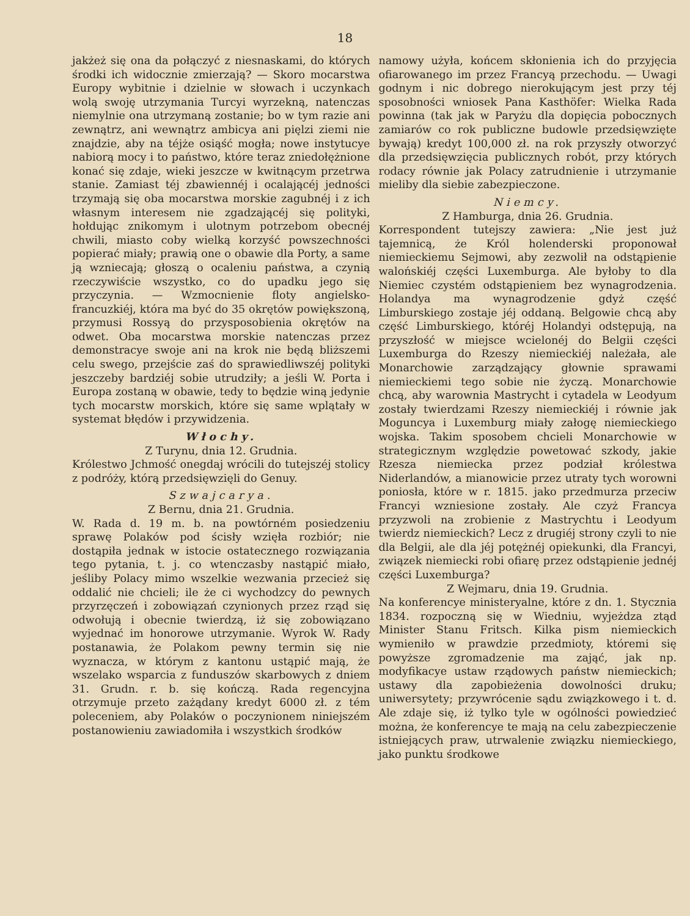18
jakżeż się ona da połączyć z niesnaskami, do których środki ich widocznie zmierzają? — Skoro mocarstwa Europy wybitnie i dzielnie w słowach i uczynkach wolą swoję utrzymania Turcyi wyrzekną, natenczas niemylnie ona utrzymaną zostanie; bo w tym razie ani zewnątrz, ani wewnątrz ambicya ani pięlzi ziemi nie znajdzie, aby na téjże osiąść mogła; nowe instytucye nabiorą mocy i to państwo, które teraz zniedołężnione konać się zdaje, wieki jeszcze w kwitnącym przetrwa stanie. Zamiast téj zbawiennéj i ocalającéj jedności trzymają się oba mocarstwa morskie zagubnéj i z ich własnym interesem nie zgadzającéj się polityki, hołdując znikomym i ulotnym potrzebom obecnéj chwili, miasto coby wielką korzyść powszechności popierać miały; prawią one o obawie dla Porty, a same ją wzniecają; głoszą o ocaleniu państwa, a czynią rzeczywiście wszystko, co do upadku jego się przyczynia. — Wzmocnienie floty angielsko-francuzkiéj, która ma być do 35 okrętów powiększoną, przymusi Rossyą do przysposobienia okrętów na odwet. Oba mocarstwa morskie natenczas przez demonstracye swoje ani na krok nie będą bliższemi celu swego, przejście zaś do sprawiedliwszéj polityki jeszczeby bardziéj sobie utrudziły; a jeśli W. Porta i Europa zostaną w obawie, tedy to będzie winą jedynie tych mocarstw morskich, które się same wplątały w systemat błędów i przywidzenia.
Włochy.
Z Turynu, dnia 12. Grudnia.
Królestwo Jchmość onegdaj wrócili do tutejszéj stolicy z podróży, którą przedsięwzięli do Genuy.
Szwajcarya.
Z Bernu, dnia 21. Grudnia.
W. Rada d. 19 m. b. na powtórném posiedzeniu sprawę Polaków pod ścisły wzięła rozbiór; nie dostąpiła jednak w istocie ostatecznego rozwiązania tego pytania, t. j. co wtenczasby nastąpić miało, jeśliby Polacy mimo wszelkie wezwania przecież się oddalić nie chcieli; ile że ci wychodzcy do pewnych przyrzęczeń i zobowiązań czynionych przez rząd się odwołują i obecnie twierdzą, iż się zobowiązano wyjednać im honorowe utrzymanie. Wyrok W. Rady postanawia, że Polakom pewny termin się nie wyznacza, w którym z kantonu ustąpić mają, że wszelako wsparcia z funduszów skarbowych z dniem 31. Grudn. r. b. się kończą. Rada regencyjna otrzymuje przeto zażądany kredyt 6000 zł. z tém poleceniem, aby Polaków o poczynionem niniejszém postanowieniu zawiadomiła i wszystkich środków
namowy użyła, końcem skłonienia ich do przyjęcia ofiarowanego im przez Francyą przechodu. — Uwagi godnym i nic dobrego nierokującym jest przy téj sposobności wniosek Pana Kasthöfer: Wielka Rada powinna (tak jak w Paryżu dla dopięcia pobocznych zamiarów co rok publiczne budowle przedsięwzięte bywają) kredyt 100,000 zł. na rok przyszły otworzyć dla przedsięwzięcia publicznych robót, przy których rodacy równie jak Polacy zatrudnienie i utrzymanie mieliby dla siebie zabezpieczone.
Niemcy.
Z Hamburga, dnia 26. Grudnia.
Korrespondent tutejszy zawiera: „Nie jest już tajemnicą, że Król holenderski proponował niemieckiemu Sejmowi, aby zezwolił na odstąpienie walońskiéj części Luxemburga. Ale byłoby to dla Niemiec czystém odstąpieniem bez wynagrodzenia. Holandya ma wynagrodzenie gdyż część Limburskiego zostaje jéj oddaną. Belgowie chcą aby część Limburskiego, któréj Holandyi odstępują, na przyszłość w miejsce wcielonéj do Belgii części Luxemburga do Rzeszy niemieckiéj należała, ale Monarchowie zarządzający głownie sprawami niemieckiemi tego sobie nie życzą. Monarchowie chcą, aby warownia Mastrycht i cytadela w Leodyum zostały twierdzami Rzeszy niemieckiéj i równie jak Moguncya i Luxemburg miały załogę niemieckiego wojska. Takim sposobem chcieli Monarchowie w strategicznym względzie powetować szkody, jakie Rzesza niemiecka przez podział królestwa Niderlandów, a mianowicie przez utraty tych worowni poniosła, które w r. 1815. jako przedmurza przeciw Francyi wzniesione zostały. Ale czyż Francya przyzwoli na zrobienie z Mastrychtu i Leodyum twierdz niemieckich? Lecz z drugiéj strony czyli to nie dla Belgii, ale dla jéj potężnéj opiekunki, dla Francyi, związek niemiecki robi ofiarę przez odstąpienie jednéj części Luxemburga?
Z Wejmaru, dnia 19. Grudnia.
Na konferencye ministeryalne, które z dn. 1. Stycznia 1834. rozpoczną się w Wiedniu, wyjeżdza ztąd Minister Stanu Fritsch. Kilka pism niemieckich wymieniło w prawdzie przedmioty, któremi się powyższe zgromadzenie ma zająć, jak np. modyfikacye ustaw rządowych państw niemieckich; ustawy dla zapobieżenia dowolności druku; uniwersytety; przywrócenie sądu związkowego i t. d. Ale zdaje się, iż tylko tyle w ogólności powiedzieć można, że konferencye te mają na celu zabezpieczenie istniejących praw, utrwalenie związku niemieckiego, jako punktu środkowe